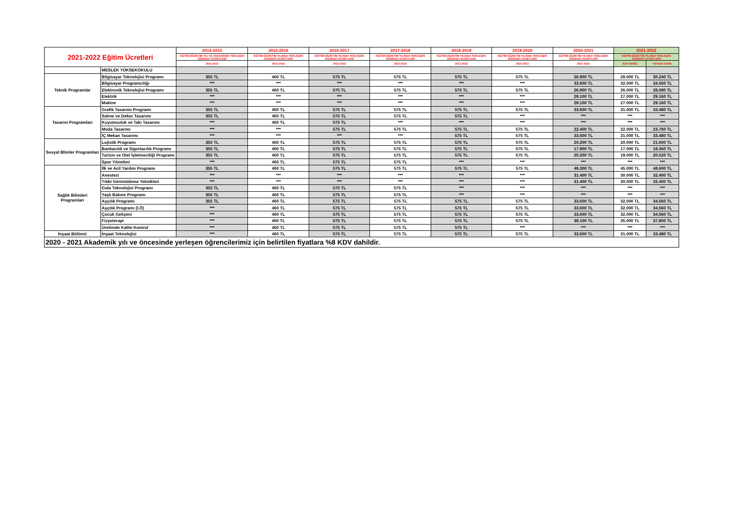| 2021-2022 Eğitim Ücretleri | | 2014-2015 | 2015-2016 | 2016-2017 | 2017-2018 | 2018-2019 | 2019-2020 | 2020-2021 | 2021-2022 | |
| --- | --- | --- | --- | --- | --- | --- | --- | --- | --- | --- |
| | | EĞİTİM-ÖĞRETİM YILI VE ÖNCESİNDE YERLEŞEN ÖĞRENCİ ÜCRETLERİ | EĞİTİM-ÖĞRETİM YILINDA YERLEŞEN ÖĞRENCİ ÜCRETLERİ | EĞİTİM-ÖĞRETİM YILINDA YERLEŞEN ÖĞRENCİ ÜCRETLERİ | EĞİTİM-ÖĞRETİM YILINDA YERLEŞEN ÖĞRENCİ ÜCRETLERİ | EĞİTİM-ÖĞRETİM YILINDA YERLEŞEN ÖĞRENCİ ÜCRETLERİ | EĞİTİM-ÖĞRETİM YILINDA YERLEŞEN ÖĞRENCİ ÜCRETLERİ | EĞİTİM-ÖĞRETİM YILINDA YERLEŞEN ÖĞRENCİ ÜCRETLERİ | EĞİTİM-ÖĞRETİM YILINDA YERLEŞEN ÖĞRENCİ ÜCRETLERİ | |
| | | 2021-2022 | 2021-2022 | 2021-2022 | 2021-2022 | 2021-2022 | 2021-2022 | 2021-2022 | KDV HARİÇ | %8 KDV DAHİL |
| | MESLEK YÜKSEKOKULU | | | | | | | | | |
| Teknik Programlar | Bilgisayar Teknolojisi Programı | 355 TL | 460 TL | 575 TL | 575 TL | 575 TL | 575 TL | 26.900 TL | 28.000 TL | 30.240 TL |
| | Bilgisayar Programcılığı | *** | *** | *** | *** | *** | *** | 33.600 TL | 32.000 TL | 34.560 TL |
| | Elektronik Teknolojisi Programı | 355 TL | 460 TL | 575 TL | 575 TL | 575 TL | 575 TL | 26.900 TL | 26.000 TL | 28.080 TL |
| | Elektrik | *** | *** | *** | *** | *** | *** | 29.100 TL | 27.000 TL | 29.160 TL |
| | Makine | *** | *** | *** | *** | *** | *** | 29.100 TL | 27.000 TL | 29.160 TL |
| Tasarım Programları | Grafik Tasarımı Programı | 355 TL | 460 TL | 575 TL | 575 TL | 575 TL | 575 TL | 33.600 TL | 31.000 TL | 33.480 TL |
| | Sahne ve Dekor Tasarımı | 355 TL | 460 TL | 575 TL | 575 TL | 575 TL | *** | *** | *** | *** |
| | Kuyumculuk ve Takı Tasarımı | *** | 460 TL | 575 TL | *** | *** | *** | *** | *** | *** |
| | Moda Tasarımı | *** | *** | 575 TL | 575 TL | 575 TL | 575 TL | 22.400 TL | 22.000 TL | 23.760 TL |
| | İÇ Mekan Tasarımı | *** | *** | *** | *** | 575 TL | 575 TL | 33.600 TL | 31.000 TL | 33.480 TL |
| Sosyal Blimler Programları | Lojistik Programı | 355 TL | 460 TL | 575 TL | 575 TL | 575 TL | 575 TL | 20.200 TL | 20.000 TL | 21.600 TL |
| | Bankacılık ve Sigortacılık Programı | 355 TL | 460 TL | 575 TL | 575 TL | 575 TL | 575 TL | 17.900 TL | 17.000 TL | 18.360 TL |
| | Turizm ve Otel İşletmeciliği Programı | 355 TL | 460 TL | 575 TL | 575 TL | 575 TL | 575 TL | 20.200 TL | 19.000 TL | 20.520 TL |
| | Spor Yönetimi | *** | 460 TL | 575 TL | 575 TL | *** | *** | *** | *** | *** |
| Sağlık Bilimleri Programları | İlk ve Acil Yardım Programı | 355 TL | 460 TL | 575 TL | 575 TL | 575 TL | 575 TL | 49.300 TL | 45.000 TL | 48.600 TL |
| | Anestezi | *** | *** | *** | *** | *** | *** | 31.400 TL | 30.000 TL | 32.400 TL |
| | Tıbbi Görüntüleme Teknikleri | *** | *** | *** | *** | *** | *** | 31.400 TL | 30.000 TL | 32.400 TL |
| | Gıda Teknolojisi Programı | 355 TL | 460 TL | 575 TL | 575 TL | *** | *** | *** | *** | *** |
| | Yaşlı Bakımı Programı | 355 TL | 460 TL | 575 TL | 575 TL | *** | *** | *** | *** | *** |
| | Aşçılık Programı | 355 TL | 460 TL | 575 TL | 575 TL | 575 TL | 575 TL | 33.600 TL | 32.000 TL | 34.560 TL |
| | Aşçılık Programı (İ.Ö) | *** | 460 TL | 575 TL | 575 TL | 575 TL | 575 TL | 33.600 TL | 32.000 TL | 34.560 TL |
| | Çocuk Gelişimi | *** | 460 TL | 575 TL | 575 TL | 575 TL | 575 TL | 33.600 TL | 32.000 TL | 34.560 TL |
| | Fizyoterapi | *** | 460 TL | 575 TL | 575 TL | 575 TL | 575 TL | 38.100 TL | 35.000 TL | 37.800 TL |
| | Üretimde Kalite Kontrol | *** | 460 TL | 575 TL | 575 TL | 575 TL | *** | *** | *** | *** |
| İnşaat Bölümü | İnşaat Teknolojisi | *** | 460 TL | 575 TL | 575 TL | 575 TL | 575 TL | 33.600 TL | 31.000 TL | 33.480 TL |
| 2020 - 2021 Akademik yılı ve öncesinde yerleşen öğrencilerimiz için belirtilen fiyatlara %8 KDV dahildir. | | | | | | | | | | |